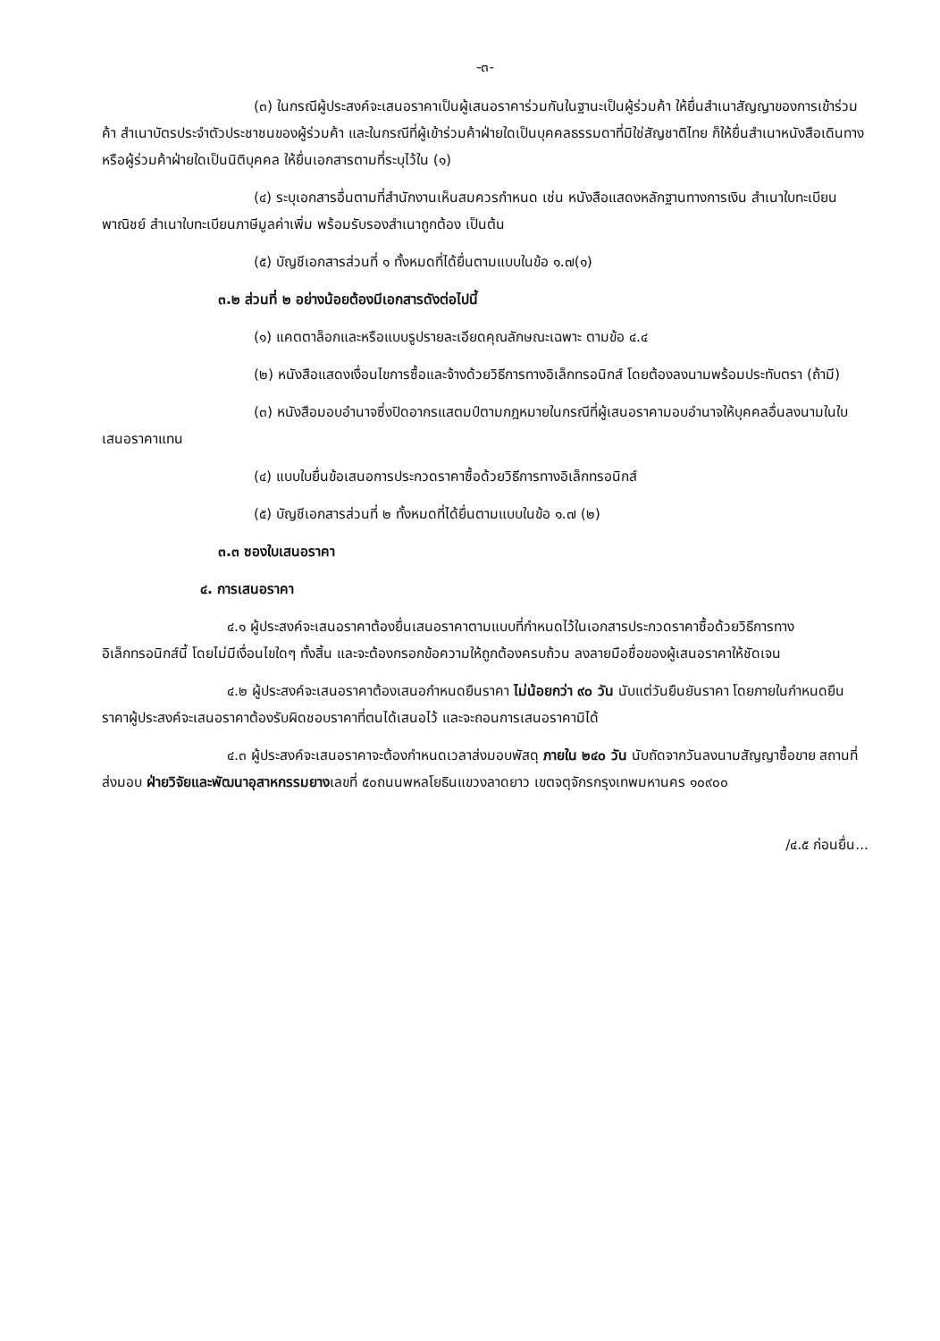-๓-
(๓) ในกรณีผู้ประสงค์จะเสนอราคาเป็นผู้เสนอราคาร่วมกันในฐานะเป็นผู้ร่วมค้า ให้ยื่นสำเนาสัญญาของการเข้าร่วมค้า สำเนาบัตรประจำตัวประชาชนของผู้ร่วมค้า และในกรณีที่ผู้เข้าร่วมค้าฝ่ายใดเป็นบุคคลธรรมดาที่มิใช่สัญชาติไทย ก็ให้ยื่นสำเนาหนังสือเดินทางหรือผู้ร่วมค้าฝ่ายใดเป็นนิติบุคคล ให้ยื่นเอกสารตามที่ระบุไว้ใน (๑)
(๔) ระบุเอกสารอื่นตามที่สำนักงานเห็นสมควรกำหนด เช่น หนังสือแสดงหลักฐานทางการเงิน สำเนาใบทะเบียนพาณิชย์ สำเนาใบทะเบียนภาษีมูลค่าเพิ่ม พร้อมรับรองสำเนาถูกต้อง เป็นต้น
(๕) บัญชีเอกสารส่วนที่ ๑ ทั้งหมดที่ได้ยื่นตามแบบในข้อ ๑.๗(๑)
๓.๒ ส่วนที่ ๒ อย่างน้อยต้องมีเอกสารดังต่อไปนี้
(๑) แคตตาล็อกและหรือแบบรูปรายละเอียดคุณลักษณะเฉพาะ ตามข้อ ๔.๔
(๒) หนังสือแสดงเงื่อนไขการซื้อและจ้างด้วยวิธีการทางอิเล็กทรอนิกส์ โดยต้องลงนามพร้อมประทับตรา (ถ้ามี)
(๓) หนังสือมอบอำนาจซึ่งปิดอากรแสตมป์ตามกฎหมายในกรณีที่ผู้เสนอราคามอบอำนาจให้บุคคลอื่นลงนามในใบเสนอราคาแทน
(๔) แบบใบยื่นข้อเสนอการประกวดราคาซื้อด้วยวิธีการทางอิเล็กทรอนิกส์
(๕) บัญชีเอกสารส่วนที่ ๒ ทั้งหมดที่ได้ยื่นตามแบบในข้อ ๑.๗ (๒)
๓.๓ ซองใบเสนอราคา
๔. การเสนอราคา
๔.๑ ผู้ประสงค์จะเสนอราคาต้องยื่นเสนอราคาตามแบบที่กำหนดไว้ในเอกสารประกวดราคาซื้อด้วยวิธีการทางอิเล็กทรอนิกส์นี้ โดยไม่มีเงื่อนไขใดๆ ทั้งสิ้น และจะต้องกรอกข้อความให้ถูกต้องครบถ้วน ลงลายมือชื่อของผู้เสนอราคาให้ชัดเจน
๔.๒ ผู้ประสงค์จะเสนอราคาต้องเสนอกำหนดยืนราคา ไม่น้อยกว่า ๙๐ วัน นับแต่วันยืนยันราคา โดยภายในกำหนดยืนราคาผู้ประสงค์จะเสนอราคาต้องรับผิดชอบราคาที่ตนได้เสนอไว้ และจะถอนการเสนอราคามิได้
๔.๓ ผู้ประสงค์จะเสนอราคาจะต้องกำหนดเวลาส่งมอบพัสดุ ภายใน ๒๔๐ วัน นับถัดจากวันลงนามสัญญาซื้อขาย สถานที่ส่งมอบ ฝ่ายวิจัยและพัฒนาอุสาหกรรมยางเลขที่ ๕๐ถนนพหลโยธินแขวงลาดยาว เขตจตุจักรกรุงเทพมหานคร ๑๐๙๐๐
/๔.๕ ก่อนยื่น...